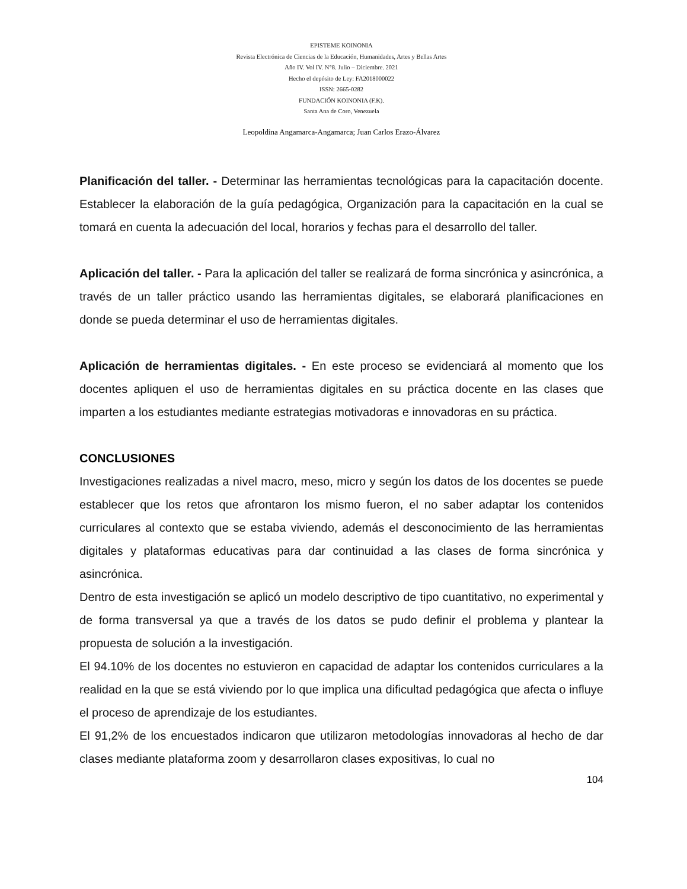EPISTEME KOINONIA
Revista Electrónica de Ciencias de la Educación, Humanidades, Artes y Bellas Artes
Año IV. Vol IV. N°8. Julio – Diciembre. 2021
Hecho el depósito de Ley: FA2018000022
ISSN: 2665-0282
FUNDACIÓN KOINONIA (F.K).
Santa Ana de Coro, Venezuela
Leopoldina Angamarca-Angamarca; Juan Carlos Erazo-Álvarez
Planificación del taller. - Determinar las herramientas tecnológicas para la capacitación docente. Establecer la elaboración de la guía pedagógica, Organización para la capacitación en la cual se tomará en cuenta la adecuación del local, horarios y fechas para el desarrollo del taller.
Aplicación del taller. - Para la aplicación del taller se realizará de forma sincrónica y asincrónica, a través de un taller práctico usando las herramientas digitales, se elaborará planificaciones en donde se pueda determinar el uso de herramientas digitales.
Aplicación de herramientas digitales. - En este proceso se evidenciará al momento que los docentes apliquen el uso de herramientas digitales en su práctica docente en las clases que imparten a los estudiantes mediante estrategias motivadoras e innovadoras en su práctica.
CONCLUSIONES
Investigaciones realizadas a nivel macro, meso, micro y según los datos de los docentes se puede establecer que los retos que afrontaron los mismo fueron, el no saber adaptar los contenidos curriculares al contexto que se estaba viviendo, además el desconocimiento de las herramientas digitales y plataformas educativas para dar continuidad a las clases de forma sincrónica y asincrónica.
Dentro de esta investigación se aplicó un modelo descriptivo de tipo cuantitativo, no experimental y de forma transversal ya que a través de los datos se pudo definir el problema y plantear la propuesta de solución a la investigación.
El 94.10% de los docentes no estuvieron en capacidad de adaptar los contenidos curriculares a la realidad en la que se está viviendo por lo que implica una dificultad pedagógica que afecta o influye el proceso de aprendizaje de los estudiantes.
El 91,2% de los encuestados indicaron que utilizaron metodologías innovadoras al hecho de dar clases mediante plataforma zoom y desarrollaron clases expositivas, lo cual no
104